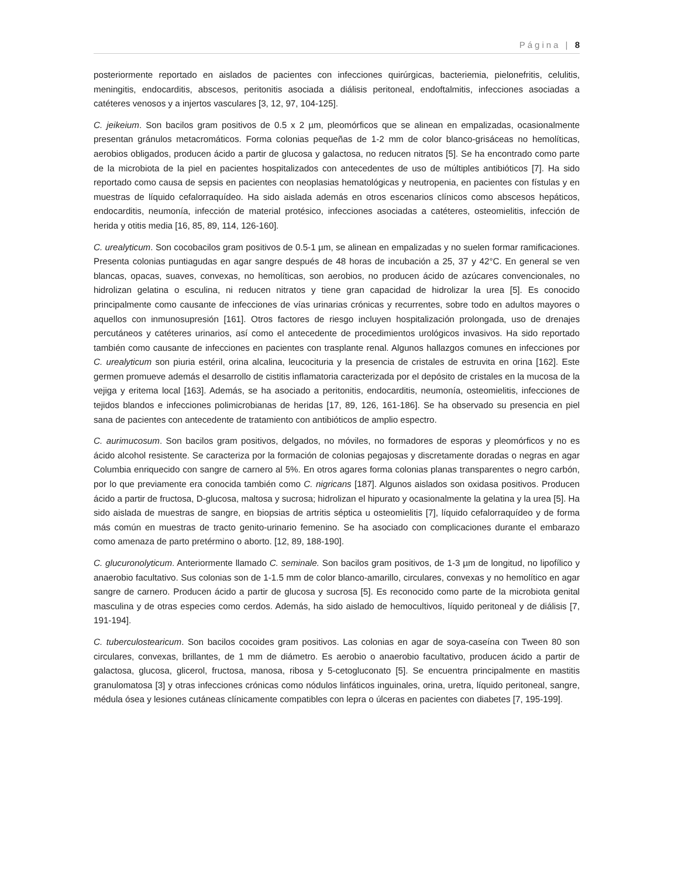Página | 8
posteriormente reportado en aislados de pacientes con infecciones quirúrgicas, bacteriemia, pielonefritis, celulitis, meningitis, endocarditis, abscesos, peritonitis asociada a diálisis peritoneal, endoftalmitis, infecciones asociadas a catéteres venosos y a injertos vasculares [3, 12, 97, 104-125].
C. jeikeium. Son bacilos gram positivos de 0.5 x 2 µm, pleomórficos que se alinean en empalizadas, ocasionalmente presentan gránulos metacromáticos. Forma colonias pequeñas de 1-2 mm de color blanco-grisáceas no hemolíticas, aerobios obligados, producen ácido a partir de glucosa y galactosa, no reducen nitratos [5]. Se ha encontrado como parte de la microbiota de la piel en pacientes hospitalizados con antecedentes de uso de múltiples antibióticos [7]. Ha sido reportado como causa de sepsis en pacientes con neoplasias hematológicas y neutropenia, en pacientes con fístulas y en muestras de líquido cefalorraquídeo. Ha sido aislada además en otros escenarios clínicos como abscesos hepáticos, endocarditis, neumonía, infección de material protésico, infecciones asociadas a catéteres, osteomielitis, infección de herida y otitis media [16, 85, 89, 114, 126-160].
C. urealyticum. Son cocobacilos gram positivos de 0.5-1 µm, se alinean en empalizadas y no suelen formar ramificaciones. Presenta colonias puntiagudas en agar sangre después de 48 horas de incubación a 25, 37 y 42°C. En general se ven blancas, opacas, suaves, convexas, no hemolíticas, son aerobios, no producen ácido de azúcares convencionales, no hidrolizan gelatina o esculina, ni reducen nitratos y tiene gran capacidad de hidrolizar la urea [5]. Es conocido principalmente como causante de infecciones de vías urinarias crónicas y recurrentes, sobre todo en adultos mayores o aquellos con inmunosupresión [161]. Otros factores de riesgo incluyen hospitalización prolongada, uso de drenajes percutáneos y catéteres urinarios, así como el antecedente de procedimientos urológicos invasivos. Ha sido reportado también como causante de infecciones en pacientes con trasplante renal. Algunos hallazgos comunes en infecciones por C. urealyticum son piuria estéril, orina alcalina, leucocituria y la presencia de cristales de estruvita en orina [162]. Este germen promueve además el desarrollo de cistitis inflamatoria caracterizada por el depósito de cristales en la mucosa de la vejiga y eritema local [163]. Además, se ha asociado a peritonitis, endocarditis, neumonía, osteomielitis, infecciones de tejidos blandos e infecciones polimicrobianas de heridas [17, 89, 126, 161-186]. Se ha observado su presencia en piel sana de pacientes con antecedente de tratamiento con antibióticos de amplio espectro.
C. aurimucosum. Son bacilos gram positivos, delgados, no móviles, no formadores de esporas y pleomórficos y no es ácido alcohol resistente. Se caracteriza por la formación de colonias pegajosas y discretamente doradas o negras en agar Columbia enriquecido con sangre de carnero al 5%. En otros agares forma colonias planas transparentes o negro carbón, por lo que previamente era conocida también como C. nigricans [187]. Algunos aislados son oxidasa positivos. Producen ácido a partir de fructosa, D-glucosa, maltosa y sucrosa; hidrolizan el hipurato y ocasionalmente la gelatina y la urea [5]. Ha sido aislada de muestras de sangre, en biopsias de artritis séptica u osteomielitis [7], líquido cefalorraquídeo y de forma más común en muestras de tracto genito-urinario femenino. Se ha asociado con complicaciones durante el embarazo como amenaza de parto pretérmino o aborto. [12, 89, 188-190].
C. glucuronolyticum. Anteriormente llamado C. seminale. Son bacilos gram positivos, de 1-3 µm de longitud, no lipofílico y anaerobio facultativo. Sus colonias son de 1-1.5 mm de color blanco-amarillo, circulares, convexas y no hemolítico en agar sangre de carnero. Producen ácido a partir de glucosa y sucrosa [5]. Es reconocido como parte de la microbiota genital masculina y de otras especies como cerdos. Además, ha sido aislado de hemocultivos, líquido peritoneal y de diálisis [7, 191-194].
C. tuberculostearicum. Son bacilos cocoides gram positivos. Las colonias en agar de soya-caseína con Tween 80 son circulares, convexas, brillantes, de 1 mm de diámetro. Es aerobio o anaerobio facultativo, producen ácido a partir de galactosa, glucosa, glicerol, fructosa, manosa, ribosa y 5-cetogluconato [5]. Se encuentra principalmente en mastitis granulomatosa [3] y otras infecciones crónicas como nódulos linfáticos inguinales, orina, uretra, líquido peritoneal, sangre, médula ósea y lesiones cutáneas clínicamente compatibles con lepra o úlceras en pacientes con diabetes [7, 195-199].